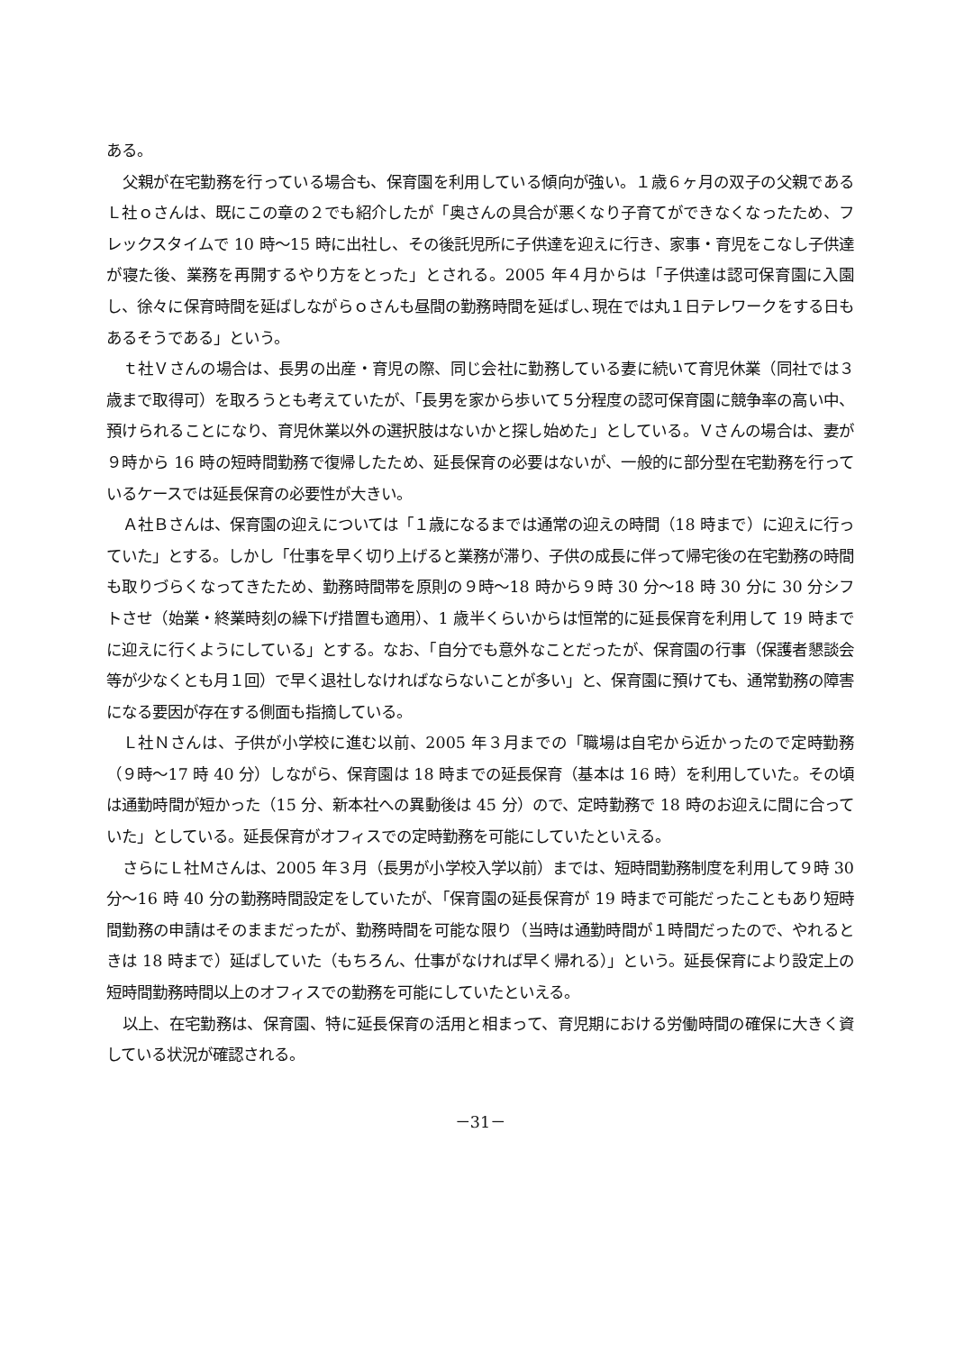ある。
父親が在宅勤務を行っている場合も、保育園を利用している傾向が強い。１歳６ヶ月の双子の父親であるＬ社ｏさんは、既にこの章の２でも紹介したが「奥さんの具合が悪くなり子育てができなくなったため、フレックスタイムで 10 時～15 時に出社し、その後託児所に子供達を迎えに行き、家事・育児をこなし子供達が寝た後、業務を再開するやり方をとった」とされる。2005 年４月からは「子供達は認可保育園に入園し、徐々に保育時間を延ばしながらｏさんも昼間の勤務時間を延ばし､現在では丸１日テレワークをする日もあるそうである」という。
ｔ社Ｖさんの場合は、長男の出産・育児の際、同じ会社に勤務している妻に続いて育児休業（同社では３歳まで取得可）を取ろうとも考えていたが、「長男を家から歩いて５分程度の認可保育園に競争率の高い中、預けられることになり、育児休業以外の選択肢はないかと探し始めた」としている。Ｖさんの場合は、妻が９時から 16 時の短時間勤務で復帰したため、延長保育の必要はないが、一般的に部分型在宅勤務を行っているケースでは延長保育の必要性が大きい。
Ａ社Ｂさんは、保育園の迎えについては「１歳になるまでは通常の迎えの時間（18 時まで）に迎えに行っていた」とする。しかし「仕事を早く切り上げると業務が滞り、子供の成長に伴って帰宅後の在宅勤務の時間も取りづらくなってきたため、勤務時間帯を原則の９時～18 時から９時 30 分～18 時 30 分に 30 分シフトさせ（始業・終業時刻の繰下げ措置も適用）、1 歳半くらいからは恒常的に延長保育を利用して 19 時までに迎えに行くようにしている」とする。なお、「自分でも意外なことだったが、保育園の行事（保護者懇談会等が少なくとも月１回）で早く退社しなければならないことが多い」と、保育園に預けても、通常勤務の障害になる要因が存在する側面も指摘している。
Ｌ社Ｎさんは、子供が小学校に進む以前、2005 年３月までの「職場は自宅から近かったので定時勤務（９時～17 時 40 分）しながら、保育園は 18 時までの延長保育（基本は 16 時）を利用していた。その頃は通勤時間が短かった（15 分、新本社への異動後は 45 分）ので、定時勤務で 18 時のお迎えに間に合っていた」としている。延長保育がオフィスでの定時勤務を可能にしていたといえる。
さらにＬ社Ｍさんは、2005 年３月（長男が小学校入学以前）までは、短時間勤務制度を利用して９時 30 分～16 時 40 分の勤務時間設定をしていたが、「保育園の延長保育が 19 時まで可能だったこともあり短時間勤務の申請はそのままだったが、勤務時間を可能な限り（当時は通勤時間が１時間だったので、やれるときは 18 時まで）延ばしていた（もちろん、仕事がなければ早く帰れる）」という。延長保育により設定上の短時間勤務時間以上のオフィスでの勤務を可能にしていたといえる。
以上、在宅勤務は、保育園、特に延長保育の活用と相まって、育児期における労働時間の確保に大きく資している状況が確認される。
－31－